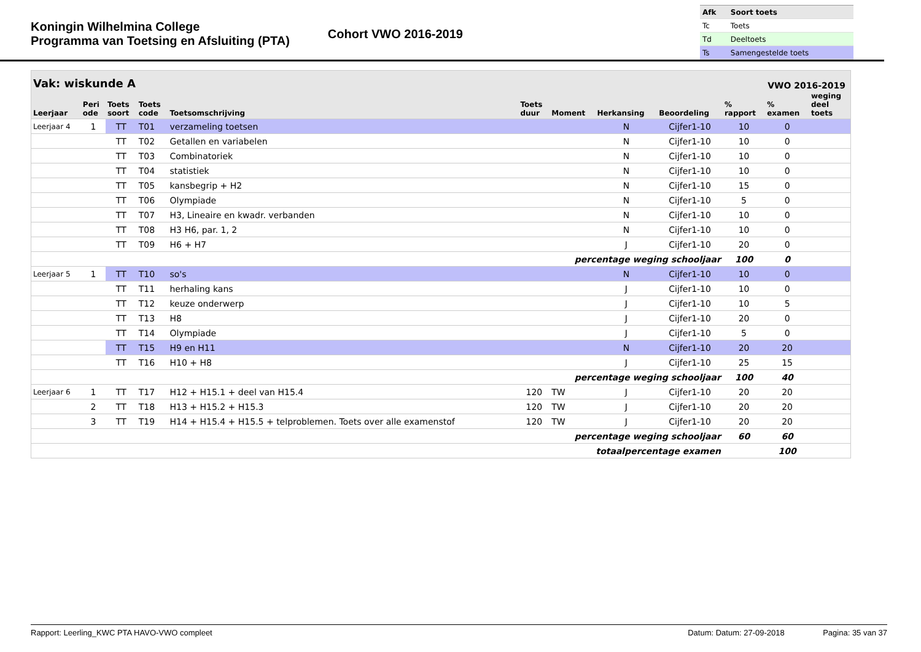Koningin Wilhelmina College
Programma van Toetsing en Afsluiting (PTA)
Cohort VWO 2016-2019
| Afk | Soort toets |
| --- | --- |
| Tc | Toets |
| Td | Deeltoets |
| Ts | Samengestelde toets |
Vak: wiskunde A VWO 2016-2019
| Leerjaar | Peri ode | Toets soort | Toets code | Toetsomschrijving | Toets duur | Moment | Herkansing | Beoordeling | % rapport | % examen | weging deel toets |
| --- | --- | --- | --- | --- | --- | --- | --- | --- | --- | --- | --- |
| Leerjaar 4 | 1 | TT | T01 | verzameling toetsen | | | N | Cijfer1-10 | 10 | 0 | |
| | | TT | T02 | Getallen en variabelen | | | N | Cijfer1-10 | 10 | 0 | |
| | | TT | T03 | Combinatoriek | | | N | Cijfer1-10 | 10 | 0 | |
| | | TT | T04 | statistiek | | | N | Cijfer1-10 | 10 | 0 | |
| | | TT | T05 | kansbegrip + H2 | | | N | Cijfer1-10 | 15 | 0 | |
| | | TT | T06 | Olympiade | | | N | Cijfer1-10 | 5 | 0 | |
| | | TT | T07 | H3, Lineaire en kwadr. verbanden | | | N | Cijfer1-10 | 10 | 0 | |
| | | TT | T08 | H3 H6, par. 1, 2 | | | N | Cijfer1-10 | 10 | 0 | |
| | | TT | T09 | H6 + H7 | | | J | Cijfer1-10 | 20 | 0 | |
| percentage weging schooljaar | | | | | | | | | 100 | 0 | |
| Leerjaar 5 | 1 | TT | T10 | so's | | | N | Cijfer1-10 | 10 | 0 | |
| | | TT | T11 | herhaling kans | | | J | Cijfer1-10 | 10 | 0 | |
| | | TT | T12 | keuze onderwerp | | | J | Cijfer1-10 | 10 | 5 | |
| | | TT | T13 | H8 | | | J | Cijfer1-10 | 20 | 0 | |
| | | TT | T14 | Olympiade | | | J | Cijfer1-10 | 5 | 0 | |
| | | TT | T15 | H9 en H11 | | | N | Cijfer1-10 | 20 | 20 | |
| | | TT | T16 | H10 + H8 | | | J | Cijfer1-10 | 25 | 15 | |
| percentage weging schooljaar | | | | | | | | | 100 | 40 | |
| Leerjaar 6 | 1 | TT | T17 | H12 + H15.1 + deel van H15.4 | 120 | TW | J | Cijfer1-10 | 20 | 20 | |
| | 2 | TT | T18 | H13 + H15.2 + H15.3 | 120 | TW | J | Cijfer1-10 | 20 | 20 | |
| | 3 | TT | T19 | H14 + H15.4 + H15.5 + telproblemen. Toets over alle examenstof | 120 | TW | J | Cijfer1-10 | 20 | 20 | |
| percentage weging schooljaar | | | | | | | | | 60 | 60 | |
| totaalpercentage examen | | | | | | | | | | 100 | |
Rapport: Leerling_KWC PTA HAVO-VWO compleet Datum: Datum: 27-09-2018 Pagina: 35 van 37